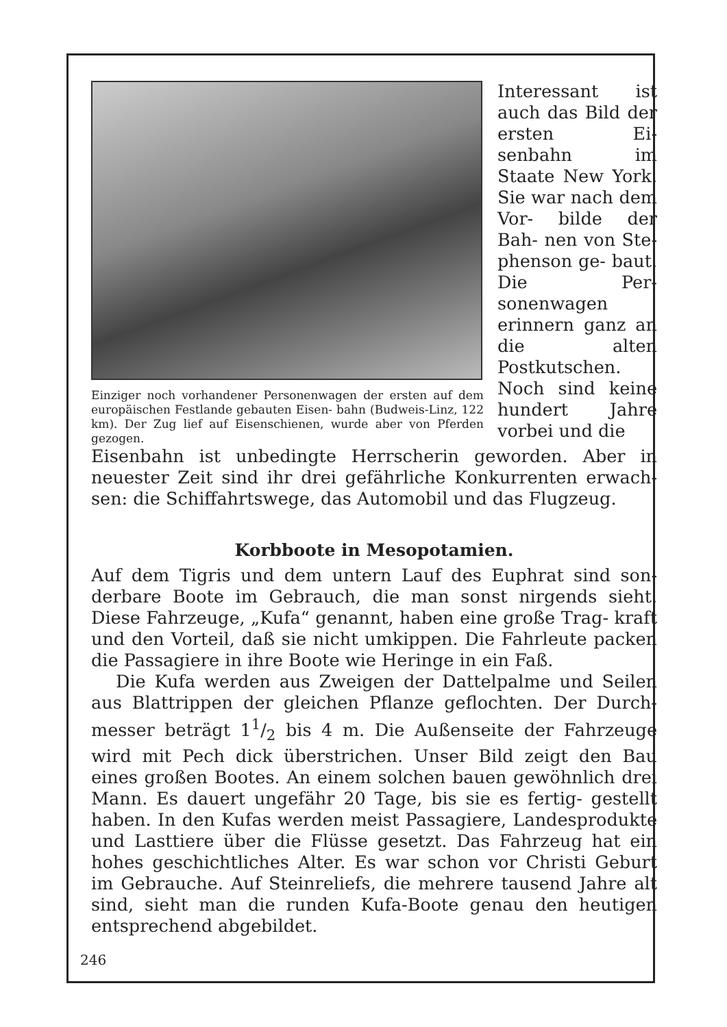Einziger noch vorhandener Personenwagen der ersten auf dem europäischen Festlande gebauten Eisen- bahn (Budweis-Linz, 122 km). Der Zug lief auf Eisenschienen, wurde aber von Pferden gezogen.
Interessant ist auch das Bild der ersten Ei- senbahn im Staate New York. Sie war nach dem Vor- bilde der Bah- nen von Ste- phenson ge- baut. Die Per- sonenwagen erinnern ganz an die alten Postkutschen. Noch sind keine hundert Jahre vorbei und die
Eisenbahn ist unbedingte Herrscherin geworden. Aber in neuester Zeit sind ihr drei gefährliche Konkurrenten erwach- sen: die Schiffahrtswege, das Automobil und das Flugzeug.
Korbboote in Mesopotamien.
Auf dem Tigris und dem untern Lauf des Euphrat sind son- derbare Boote im Gebrauch, die man sonst nirgends sieht. Diese Fahrzeuge, „Kufa“ genannt, haben eine große Trag- kraft und den Vorteil, daß sie nicht umkippen. Die Fahrleute packen die Passagiere in ihre Boote wie Heringe in ein Faß.
Die Kufa werden aus Zweigen der Dattelpalme und Seilen aus Blattrippen der gleichen Pflanze geflochten. Der Durch- messer beträgt 11/2 bis 4 m. Die Außenseite der Fahrzeuge wird mit Pech dick überstrichen. Unser Bild zeigt den Bau eines großen Bootes. An einem solchen bauen gewöhnlich drei Mann. Es dauert ungefähr 20 Tage, bis sie es fertig- gestellt haben. In den Kufas werden meist Passagiere, Landesprodukte und Lasttiere über die Flüsse gesetzt. Das Fahrzeug hat ein hohes geschichtliches Alter. Es war schon vor Christi Geburt im Gebrauche. Auf Steinreliefs, die mehrere tausend Jahre alt sind, sieht man die runden Kufa-Boote genau den heutigen entsprechend abgebildet.
246